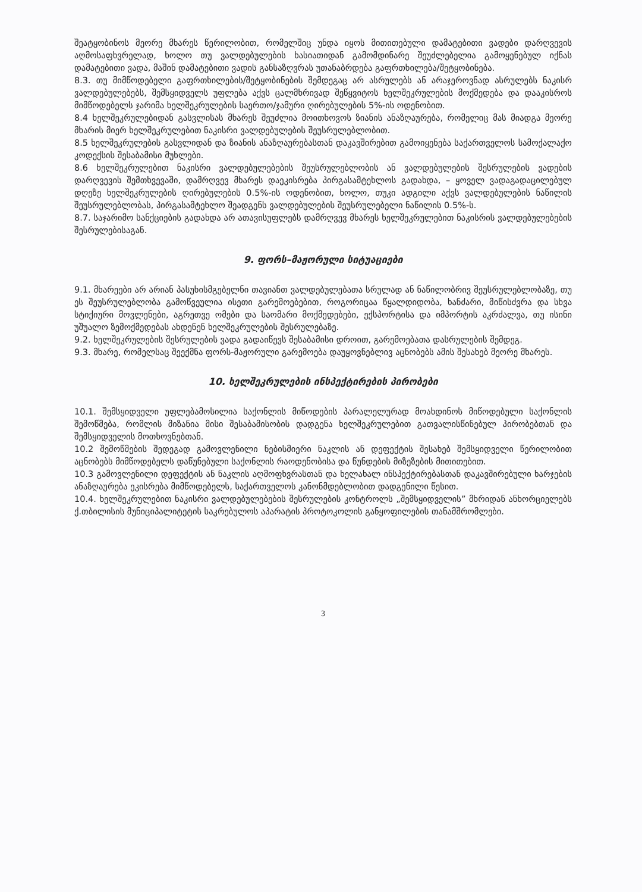შეატყობინოს მეორე მხარეს წერილობით, რომელშიც უნდა იყოს მითითებული დამატებითი ვადები დარღვევის აღმოსაფხვრელად, ხოლო თუ ვალდებულების ხასიათიდან გამომდინარე შეუძლებელია გამოყენებულ იქნას დამატებითი ვადა, მაშინ დამატებითი ვადის განსაზღვრას უთანაბრდება გაფრთხილება/შეტყობინება.
8.3. თუ მიმწოდებელი გაფრთხილების/შეტყობინების შემდეგაც არ ასრულებს ან არაჯეროვნად ასრულებს ნაკისრ ვალდებულებებს, შემსყიდველს უფლება აქვს ცალმხრივად შეწყვიტოს ხელშეკრულების მოქმედება და დააკისროს მიმწოდებელს ჯარიმა ხელშეკრულების საერთო/ჯამური ღირებულების 5%-ის ოდენობით.
8.4 ხელშეკრულებიდან გასვლისას მხარეს შეუძლია მოითხოვოს ზიანის ანაზღაურება, რომელიც მას მიადგა მეორე მხარის მიერ ხელშეკრულებით ნაკისრი ვალდებულების შეუსრულებლობით.
8.5 ხელშეკრულების გასვლიდან და ზიანის ანაზღაურებასთან დაკავშირებით გამოიყენება საქართველოს სამოქალაქო კოდექსის შესაბამისი მუხლები.
8.6 ხელშეკრულებით ნაკისრი ვალდებულებების შეუსრულებლობის ან ვალდებულების შესრულების ვადების დარღვევის შემთხვევაში, დამრღვევ მხარეს დაეკისრება პირგასამტეხლოს გადახდა, – ყოველ ვადაგადაცილებულ დღეზე ხელშეკრულების ღირებულების 0.5%-ის ოდენობით, ხოლო, თუკი ადგილი აქვს ვალდებულების ნაწილის შეუსრულებლობას, პირგასამტეხლო შეადგენს ვალდებულების შეუსრულებელი ნაწილის 0.5%-ს.
8.7. საჯარიმო სანქციების გადახდა არ ათავისუფლებს დამრღვევ მხარეს ხელშეკრულებით ნაკისრის ვალდებულებების შესრულებისაგან.
9. ფორს–მაჟორული სიტუაციები
9.1. მხარეები არ არიან პასუხისმგებელნი თავიანთ ვალდებულებათა სრულად ან ნაწილობრივ შეუსრულებლობაზე, თუ ეს შეუსრულებლობა გამოწვეულია ისეთი გარემოებებით, როგორიცაა წყალდიდობა, ხანძარი, მიწისძვრა და სხვა სტიქიური მოვლენები, აგრეთვე ომები და საომარი მოქმედებები, ექსპორტისა და იმპორტის აკრძალვა, თუ ისინი უშუალო ზემოქმედებას ახდენენ ხელშეკრულების შესრულებაზე.
9.2. ხელშეკრულების შესრულების ვადა გადაიწევს შესაბამისი დროით, გარემოებათა დასრულების შემდეგ.
9.3. მხარე, რომელსაც შეექმნა ფორს-მაჟორული გარემოება დაუყოვნებლივ აცნობებს ამის შესახებ მეორე მხარეს.
10. ხელშეკრულების ინსპექტირების პირობები
10.1. შემსყიდველი უფლებამოსილია საქონლის მიწოდების პარალელურად მოახდინოს მიწოდებული საქონლის შემოწმება, რომლის მიზანია მისი შესაბამისობის დადგენა ხელშეკრულებით გათვალისწინებულ პირობებთან და შემსყიდველის მოთხოვნებთან.
10.2 შემოწმების შედეგად გამოვლენილი ნებისმიერი ნაკლის ან დეფექტის შესახებ შემსყიდველი წერილობით აცნობებს მიმწოდებელს დაწუნებული საქონლის რაოდენობისა და წუნდების მიზეზების მითითებით.
10.3 გამოვლენილი დეფექტის ან ნაკლის აღმოფხვრასთან და ხელახალ ინსპექტირებასთან დაკავშირებული ხარჯების ანაზღაურება ეკისრება მიმწოდებელს, საქართველოს კანონმდებლობით დადგენილი წესით.
10.4. ხელშეკრულებით ნაკისრი ვალდებულებების შესრულების კონტროლს „შემსყიდველის” მხრიდან ანხორციელებს ქ.თბილისის მუნიციპალიტეტის საკრებულოს აპარატის პროტოკოლის განყოფილების თანამშრომლები.
3